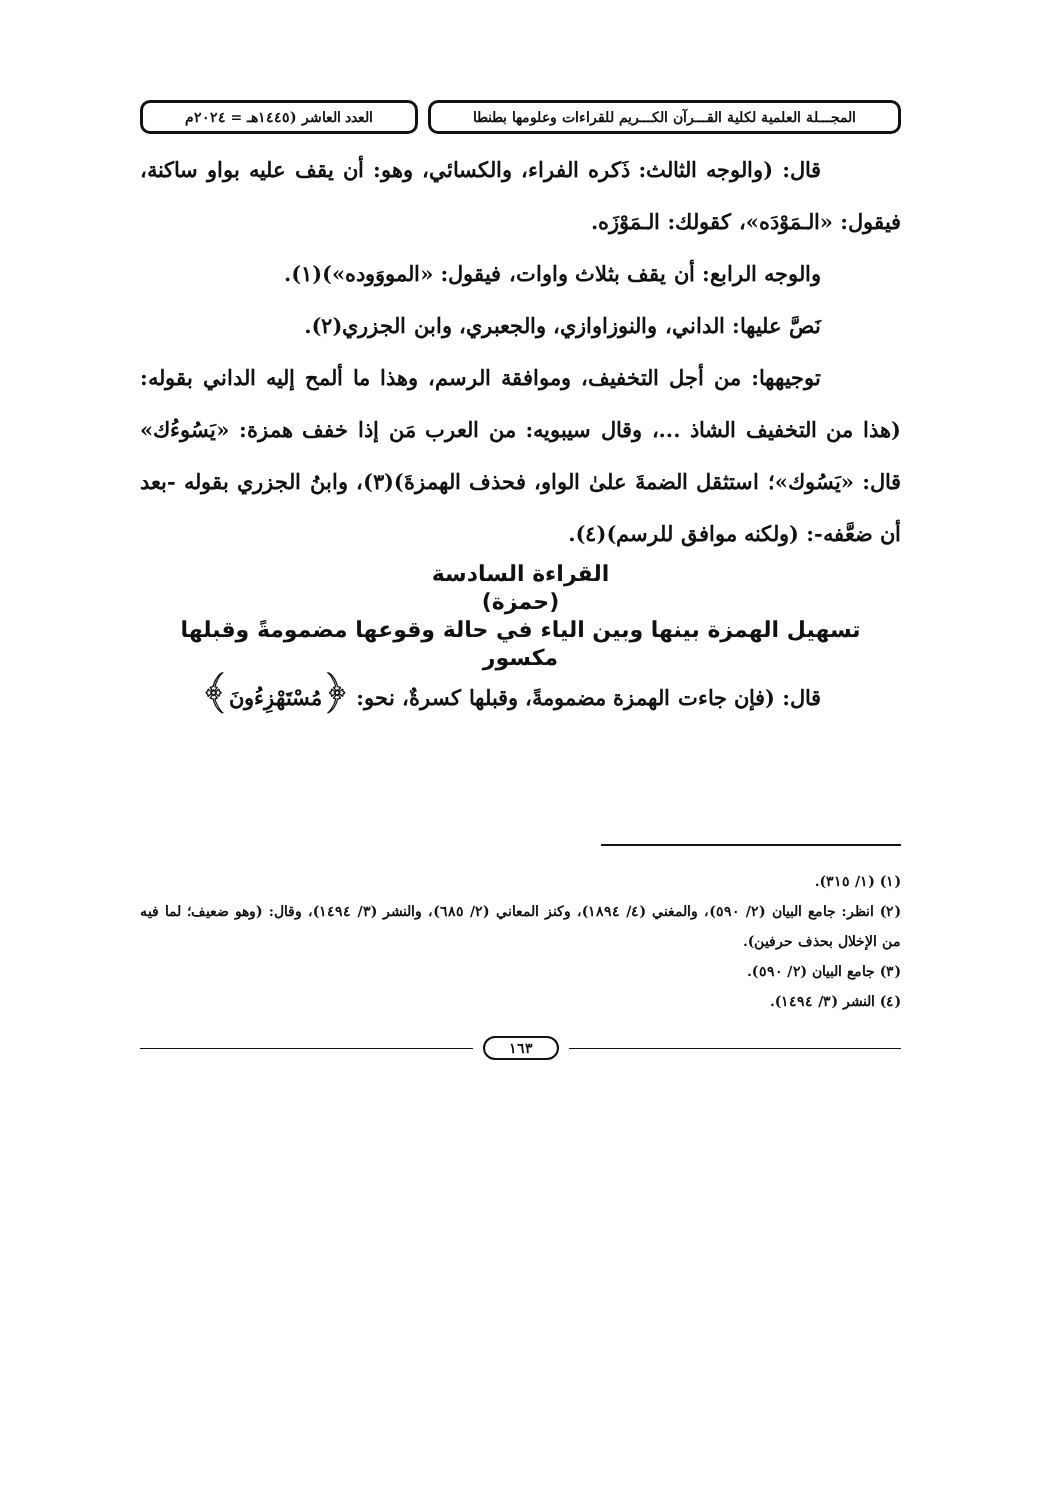المجـــلة العلمية لكلية القـــرآن الكـــريم للقراءات وعلومها بطنطا
العدد العاشر (١٤٤٥هـ = ٢٠٢٤م
قال: (والوجه الثالث: ذَكره الفراء، والكسائي، وهو: أن يقف عليه بواو ساكنة، فيقول: «الـمَوْدَه»، كقولك: الـمَوْزَه.
والوجه الرابع: أن يقف بثلاث واوات، فيقول: «المووَوده»)(١).
نَصَّ عليها: الداني، والنوزاوازي، والجعبري، وابن الجزري(٢).
توجيهها: من أجل التخفيف، وموافقة الرسم، وهذا ما ألمح إليه الداني بقوله: (هذا من التخفيف الشاذ ...، وقال سيبويه: من العرب مَن إذا خفف همزة: «يَسُوءُك» قال: «يَسُوك»؛ استثقل الضمةَ علىٰ الواو، فحذف الهمزةَ)(٣)، وابنُ الجزري بقوله -بعد أن ضعَّفه-: (ولكنه موافق للرسم)(٤).
القراءة السادسة
(حمزة)
تسهيل الهمزة بينها وبين الياء في حالة وقوعها مضمومةً وقبلها مكسور
قال: (فإن جاءت الهمزة مضمومةً، وقبلها كسرةٌ، نحو: ﴿مُسْتَهْزِءُونَ﴾
(١) (١/ ٣١٥).
(٢) انظر: جامع البيان (٢/ ٥٩٠)، والمغني (٤/ ١٨٩٤)، وكنز المعاني (٢/ ٦٨٥)، والنشر (٣/ ١٤٩٤)، وقال: (وهو ضعيف؛ لما فيه من الإخلال بحذف حرفين).
(٣) جامع البيان (٢/ ٥٩٠).
(٤) النشر (٣/ ١٤٩٤).
١٦٣